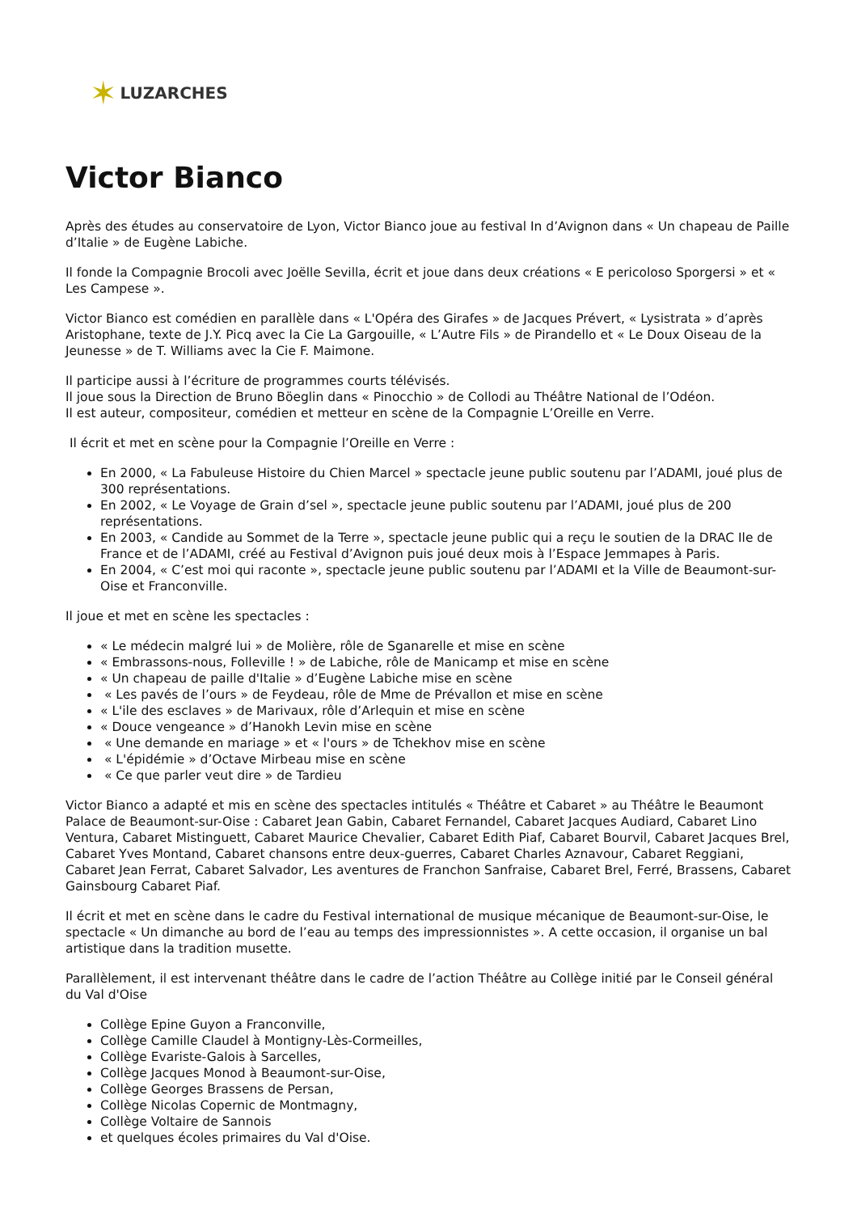✶ LUZARCHES
Victor Bianco
Après des études au conservatoire de Lyon, Victor Bianco joue au festival In d’Avignon dans « Un chapeau de Paille d’Italie » de Eugène Labiche.
Il fonde la Compagnie Brocoli avec Joëlle Sevilla, écrit et joue dans deux créations « E pericoloso Sporgersi » et « Les Campese ».
Victor Bianco est comédien en parallèle dans « L'Opéra des Girafes » de Jacques Prévert, « Lysistrata » d’après Aristophane, texte de J.Y. Picq avec la Cie La Gargouille, « L’Autre Fils » de Pirandello et « Le Doux Oiseau de la Jeunesse » de T. Williams avec la Cie F. Maimone.
Il participe aussi à l’écriture de programmes courts télévisés.
Il joue sous la Direction de Bruno Böeglin dans « Pinocchio » de Collodi au Théâtre National de l’Odéon.
Il est auteur, compositeur, comédien et metteur en scène de la Compagnie L’Oreille en Verre.
Il écrit et met en scène pour la Compagnie l’Oreille en Verre :
En 2000, « La Fabuleuse Histoire du Chien Marcel » spectacle jeune public soutenu par l’ADAMI, joué plus de 300 représentations.
En 2002, « Le Voyage de Grain d’sel », spectacle jeune public soutenu par l’ADAMI, joué plus de 200 représentations.
En 2003, « Candide au Sommet de la Terre », spectacle jeune public qui a reçu le soutien de la DRAC Ile de France et de l’ADAMI, créé au Festival d’Avignon puis joué deux mois à l’Espace Jemmapes à Paris.
En 2004, « C’est moi qui raconte », spectacle jeune public soutenu par l’ADAMI et la Ville de Beaumont-sur-Oise et Franconville.
Il joue et met en scène les spectacles :
« Le médecin malgré lui » de Molière, rôle de Sganarelle et mise en scène
« Embrassons-nous, Folleville ! » de Labiche, rôle de Manicamp et mise en scène
« Un chapeau de paille d'Italie » d’Eugène Labiche mise en scène
« Les pavés de l’ours » de Feydeau, rôle de Mme de Prévallon et mise en scène
« L'ile des esclaves » de Marivaux, rôle d’Arlequin et mise en scène
« Douce vengeance » d’Hanokh Levin mise en scène
« Une demande en mariage » et « l'ours » de Tchekhov mise en scène
« L'épidémie » d’Octave Mirbeau mise en scène
« Ce que parler veut dire » de Tardieu
Victor Bianco a adapté et mis en scène des spectacles intitulés « Théâtre et Cabaret » au Théâtre le Beaumont Palace de Beaumont-sur-Oise : Cabaret Jean Gabin, Cabaret Fernandel, Cabaret Jacques Audiard, Cabaret Lino Ventura, Cabaret Mistinguett, Cabaret Maurice Chevalier, Cabaret Edith Piaf, Cabaret Bourvil, Cabaret Jacques Brel, Cabaret Yves Montand, Cabaret chansons entre deux-guerres, Cabaret Charles Aznavour, Cabaret Reggiani, Cabaret Jean Ferrat, Cabaret Salvador, Les aventures de Franchon Sanfraise, Cabaret Brel, Ferré, Brassens, Cabaret Gainsbourg Cabaret Piaf.
Il écrit et met en scène dans le cadre du Festival international de musique mécanique de Beaumont-sur-Oise, le spectacle « Un dimanche au bord de l’eau au temps des impressionnistes ». A cette occasion, il organise un bal artistique dans la tradition musette.
Parallèlement, il est intervenant théâtre dans le cadre de l’action Théâtre au Collège initié par le Conseil général du Val d'Oise
Collège Epine Guyon a Franconville,
Collège Camille Claudel à Montigny-Lès-Cormeilles,
Collège Evariste-Galois à Sarcelles,
Collège Jacques Monod à Beaumont-sur-Oise,
Collège Georges Brassens de Persan,
Collège Nicolas Copernic de Montmagny,
Collège Voltaire de Sannois
et quelques écoles primaires du Val d'Oise.